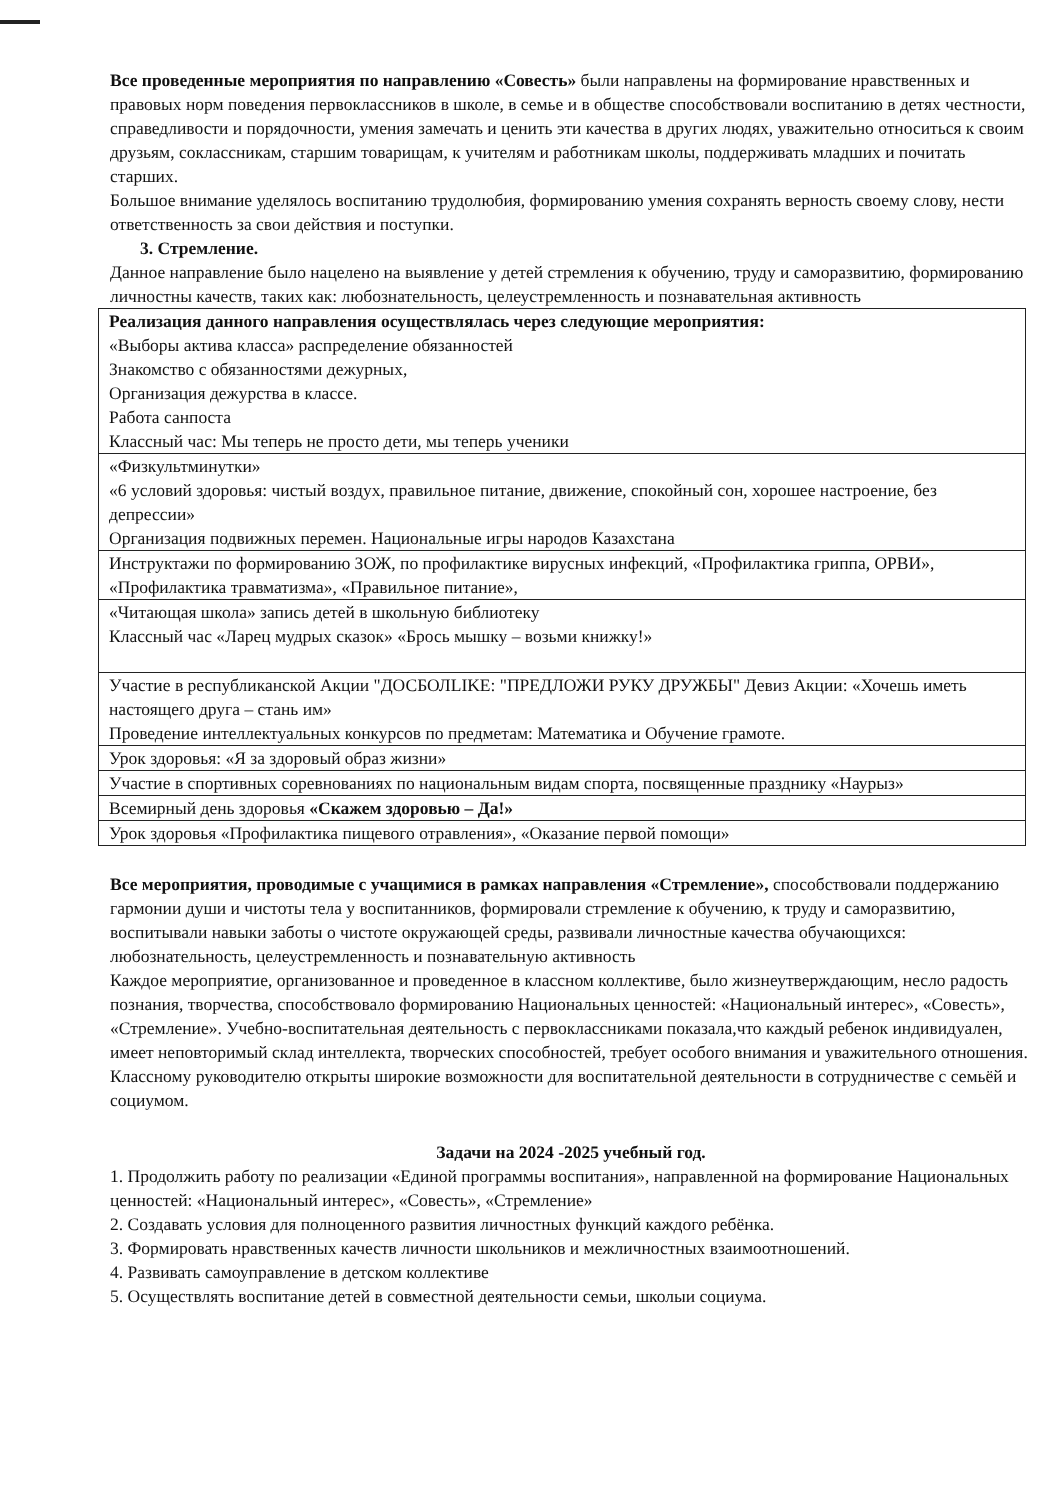Все проведенные мероприятия по направлению «Совесть» были направлены на формирование нравственных и правовых норм поведения первоклассников в школе, в семье и в обществе способствовали воспитанию в детях честности, справедливости и порядочности, умения замечать и ценить эти качества в других людях, уважительно относиться к своим друзьям, соклассникам, старшим товарищам, к учителям и работникам школы, поддерживать младших и почитать старших.
Большое внимание уделялось воспитанию трудолюбия, формированию умения сохранять верность своему слову, нести ответственность за свои действия и поступки.
3. Стремление.
Данное направление было нацелено на выявление у детей стремления к обучению, труду и саморазвитию, формированию личностны качеств, таких как: любознательность, целеустремленность и познавательная активность
| Реализация данного направления осуществлялась через следующие мероприятия: «Выборы актива класса» распределение обязанностей Знакомство с обязанностями дежурных, Организация дежурства в классе. Работа санпоста Классный час: Мы теперь не просто дети, мы теперь ученики |
| «Физкультминутки» «6 условий здоровья: чистый воздух, правильное питание, движение, спокойный сон, хорошее настроение, без депрессии» Организация подвижных перемен. Национальные игры народов Казахстана |
| Инструктажи по формированию ЗОЖ, по профилактике вирусных инфекций, «Профилактика гриппа, ОРВИ», «Профилактика травматизма», «Правильное питание», |
| «Читающая школа» запись детей в школьную библиотеку Классный час «Ларец мудрых сказок» «Брось мышку – возьми книжку!» |
| Участие в республиканской Акции "ДОСБОЛLIKE: "ПРЕДЛОЖИ РУКУ ДРУЖБЫ" Девиз Акции: «Хочешь иметь настоящего друга – стань им» Проведение интеллектуальных конкурсов по предметам: Математика и Обучение грамоте. |
| Урок здоровья: «Я за здоровый образ жизни» |
| Участие в спортивных соревнованиях по национальным видам спорта, посвященные празднику «Наурыз» |
| Всемирный день здоровья «Скажем здоровью – Да!» |
| Урок здоровья «Профилактика пищевого отравления», «Оказание первой помощи» |
Все мероприятия, проводимые с учащимися в рамках направления «Стремление», способствовали поддержанию гармонии души и чистоты тела у воспитанников, формировали стремление к обучению, к труду и саморазвитию, воспитывали навыки заботы о чистоте окружающей среды, развивали личностные качества обучающихся: любознательность, целеустремленность и познавательную активность
Каждое мероприятие, организованное и проведенное в классном коллективе, было жизнеутверждающим, несло радость познания, творчества, способствовало формированию Национальных ценностей: «Национальный интерес», «Совесть», «Стремление». Учебно-воспитательная деятельность с первоклассниками показала,что каждый ребенок индивидуален, имеет неповторимый склад интеллекта, творческих способностей, требует особого внимания и уважительного отношения. Классному руководителю открыты широкие возможности для воспитательной деятельности в сотрудничестве с семьёй и социумом.
Задачи на 2024 -2025 учебный год.
1. Продолжить работу по реализации «Единой программы воспитания», направленной на формирование Национальных ценностей: «Национальный интерес», «Совесть», «Стремление»
2. Создавать условия для полноценного развития личностных функций каждого ребёнка.
3. Формировать нравственных качеств личности школьников и межличностных взаимоотношений.
4. Развивать самоуправление в детском коллективе
5. Осуществлять воспитание детей в совместной деятельности семьи, школыи социума.